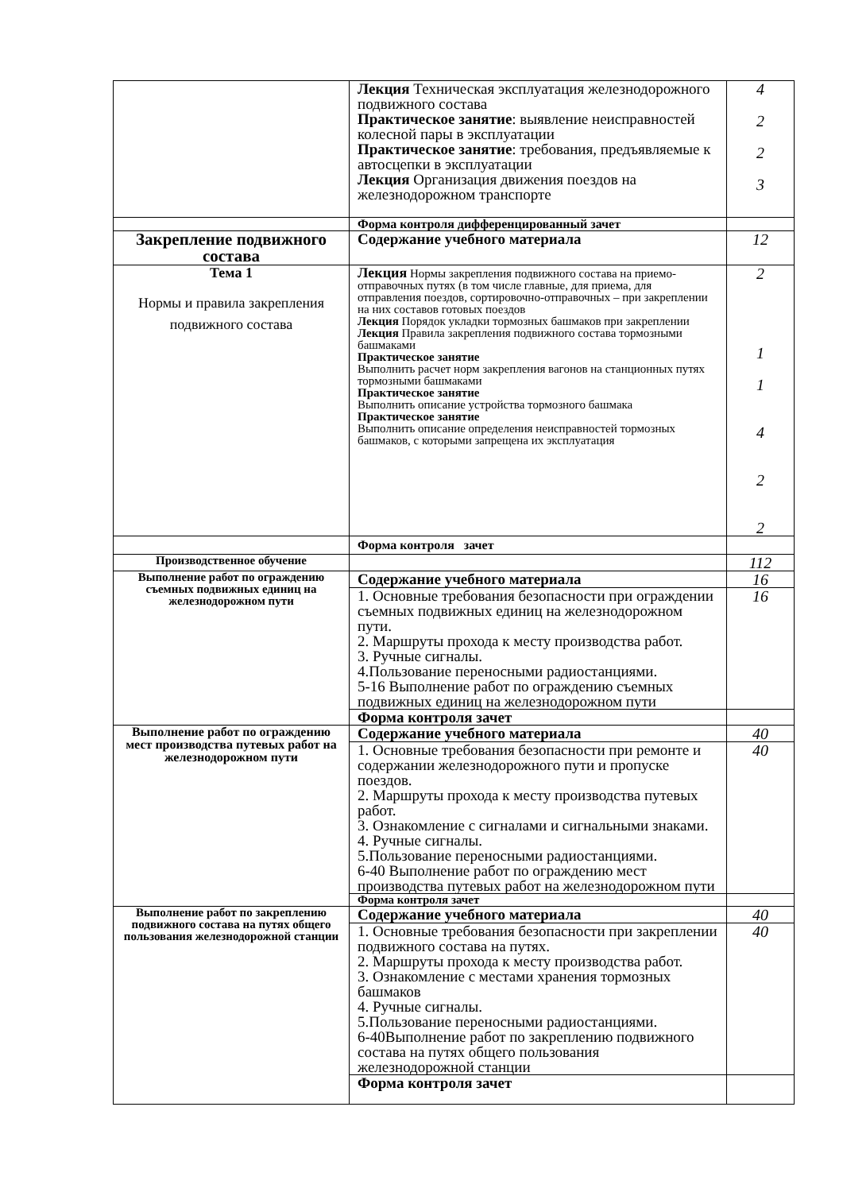| | Лекция Техническая эксплуатация железнодорожного подвижного состава Практическое занятие : выявление неисправностей колесной пары в эксплуатации Практическое занятие : требования, предъявляемые к автосцепки в эксплуатации Лекция Организация движения поездов на железнодорожном транспорте | 4 2 2 3 |
| | Форма контроля дифференцированный зачет | |
| Закрепление подвижного состава | Содержание учебного материала | 12 |
| Тема 1 Нормы и правила закрепления подвижного состава | Лекция Нормы закрепления подвижного состава на приемо-отправочных путях (в том числе главные, для приема, для отправления поездов, сортировочно-отправочных – при закреплении на них составов готовых поездов Лекция Порядок укладки тормозных башмаков при закреплении Лекция Правила закрепления подвижного состава тормозными башмаками Практическое занятие Выполнить расчет норм закрепления вагонов на станционных путях тормозными башмаками Практическое занятие Выполнить описание устройства тормозного башмака Практическое занятие Выполнить описание определения неисправностей тормозных башмаков, с которыми запрещена их эксплуатация | 2 1 1 4 2 2 |
| | Форма контроля зачет | |
| Производственное обучение | | 112 |
| Выполнение работ по ограждению съемных подвижных единиц на железнодорожном пути | Содержание учебного материала | 16 |
| | 1. Основные требования безопасности при ограждении съемных подвижных единиц на железнодорожном пути. 2. Маршруты прохода к месту производства работ. 3. Ручные сигналы. 4.Пользование переносными радиостанциями. 5-16 Выполнение работ по ограждению съемных подвижных единиц на железнодорожном пути | 16 |
| | Форма контроля зачет | |
| Выполнение работ по ограждению мест производства путевых работ на железнодорожном пути | Содержание учебного материала | 40 |
| | 1. Основные требования безопасности при ремонте и содержании железнодорожного пути и пропуске поездов. 2. Маршруты прохода к месту производства путевых работ. 3. Ознакомление с сигналами и сигнальными знаками. 4. Ручные сигналы. 5.Пользование переносными радиостанциями. 6-40 Выполнение работ по ограждению мест производства путевых работ на железнодорожном пути | 40 |
| | Форма контроля зачет | |
| Выполнение работ по закреплению подвижного состава на путях общего пользования железнодорожной станции | Содержание учебного материала | 40 |
| | 1. Основные требования безопасности при закреплении подвижного состава на путях. 2. Маршруты прохода к месту производства работ. 3. Ознакомление с местами хранения тормозных башмаков 4. Ручные сигналы. 5.Пользование переносными радиостанциями. 6-40Выполнение работ по закреплению подвижного состава на путях общего пользования железнодорожной станции | 40 |
| | Форма контроля зачет | |